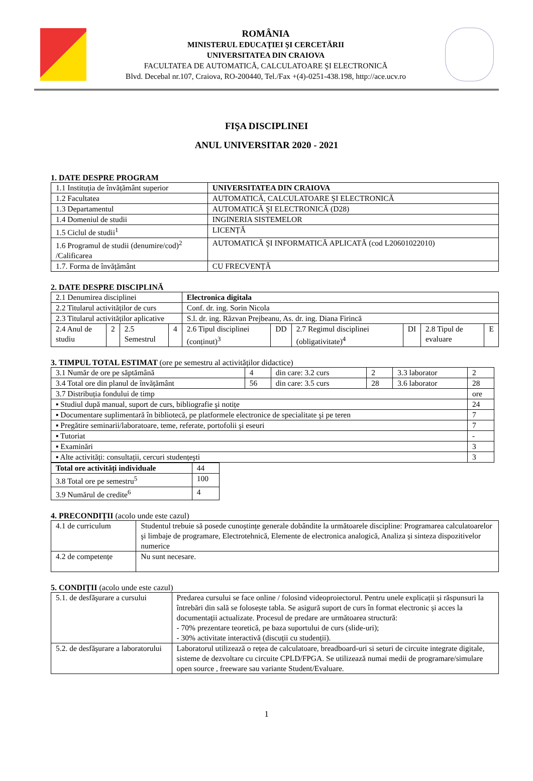ROMÂNIA
MINISTERUL EDUCAŢIEI ŞI CERCETĂRII
UNIVERSITATEA DIN CRAIOVA
FACULTATEA DE AUTOMATICĂ, CALCULATOARE ŞI ELECTRONICĂ
Blvd. Decebal nr.107, Craiova, RO-200440, Tel./Fax +(4)-0251-438.198, http://ace.ucv.ro
FIŞA DISCIPLINEI
ANUL UNIVERSITAR 2020 - 2021
1. DATE DESPRE PROGRAM
| 1.1 Instituția de învățământ superior | UNIVERSITATEA DIN CRAIOVA |
| 1.2 Facultatea | AUTOMATICĂ, CALCULATOARE ŞI ELECTRONICĂ |
| 1.3 Departamentul | AUTOMATICĂ ŞI ELECTRONICĂ (D28) |
| 1.4 Domeniul de studii | INGINERIA SISTEMELOR |
| 1.5 Ciclul de studii<sup>1</sup> | LICENȚĂ |
| 1.6 Programul de studii (denumire/cod)<sup>2</sup> /Calificarea | AUTOMATICĂ ŞI INFORMATICĂ APLICATĂ (cod L20601022010) |
| 1.7. Forma de învățământ | CU FRECVENȚĂ |
2. DATE DESPRE DISCIPLINĂ
| 2.1 Denumirea disciplinei | | | | Electronica digitala | | | | | |
| 2.2 Titularul activităților de curs | | | | Conf. dr. ing. Sorin Nicola | | | | | |
| 2.3 Titularul activităților aplicative | | | | S.l. dr. ing. Răzvan Prejbeanu, As. dr. ing. Diana Firincă | | | | | |
| 2.4 Anul de studiu | 2 | 2.5 Semestrul | 4 | 2.6 Tipul disciplinei (conținut)<sup>3</sup> | DD | 2.7 Regimul disciplinei (obligativitate)<sup>4</sup> | DI | 2.8 Tipul de evaluare | E |
3. TIMPUL TOTAL ESTIMAT (ore pe semestru al activităților didactice)
| 3.1 Număr de ore pe săptămână | 4 | din care: 3.2 curs | 2 | 3.3 laborator | 2 |
| 3.4 Total ore din planul de învățământ | 56 | din care: 3.5 curs | 28 | 3.6 laborator | 28 |
| 3.7 Distribuția fondului de timp | | | | | ore |
| ▪ Studiul după manual, suport de curs, bibliografie şi notițe | | | | | 24 |
| ▪ Documentare suplimentară în bibliotecă, pe platformele electronice de specialitate şi pe teren | | | | | 7 |
| ▪ Pregătire seminarii/laboratoare, teme, referate, portofolii şi eseuri | | | | | 7 |
| ▪ Tutoriat | | | | | - |
| ▪ Examinări | | | | | 3 |
| ▪ Alte activități: consultații, cercuri studențeşti | | | | | 3 |
| Total ore activități individuale | 44 |
| 3.8 Total ore pe semestru<sup>5</sup> | 100 |
| 3.9 Numărul de credite<sup>6</sup> | 4 |
4. PRECONDIȚII (acolo unde este cazul)
| 4.1 de curriculum | Studentul trebuie să posede cunoștințe generale dobândite la următoarele discipline: Programarea calculatoarelor şi limbaje de programare, Electrotehnică, Elemente de electronica analogică, Analiza și sinteza dispozitivelor numerice |
| 4.2 de competențe | Nu sunt necesare. |
5. CONDIȚII (acolo unde este cazul)
| 5.1. de desfăşurare a cursului | Predarea cursului se face online / folosind videoproiectorul. Pentru unele explicații și răspunsuri la întrebări din sală se folosește tabla. Se asigură suport de curs în format electronic și acces la documentații actualizate. Procesul de predare are următoarea structură: - 70% prezentare teoretică, pe baza suportului de curs (slide-uri); - 30% activitate interactivă (discuții cu studenții). |
| 5.2. de desfăşurare a laboratorului | Laboratorul utilizează o rețea de calculatoare, breadboard-uri si seturi de circuite integrate digitale, sisteme de dezvoltare cu circuite CPLD/FPGA. Se utilizează numai medii de programare/simulare open source , freeware sau variante Student/Evaluare. |
1